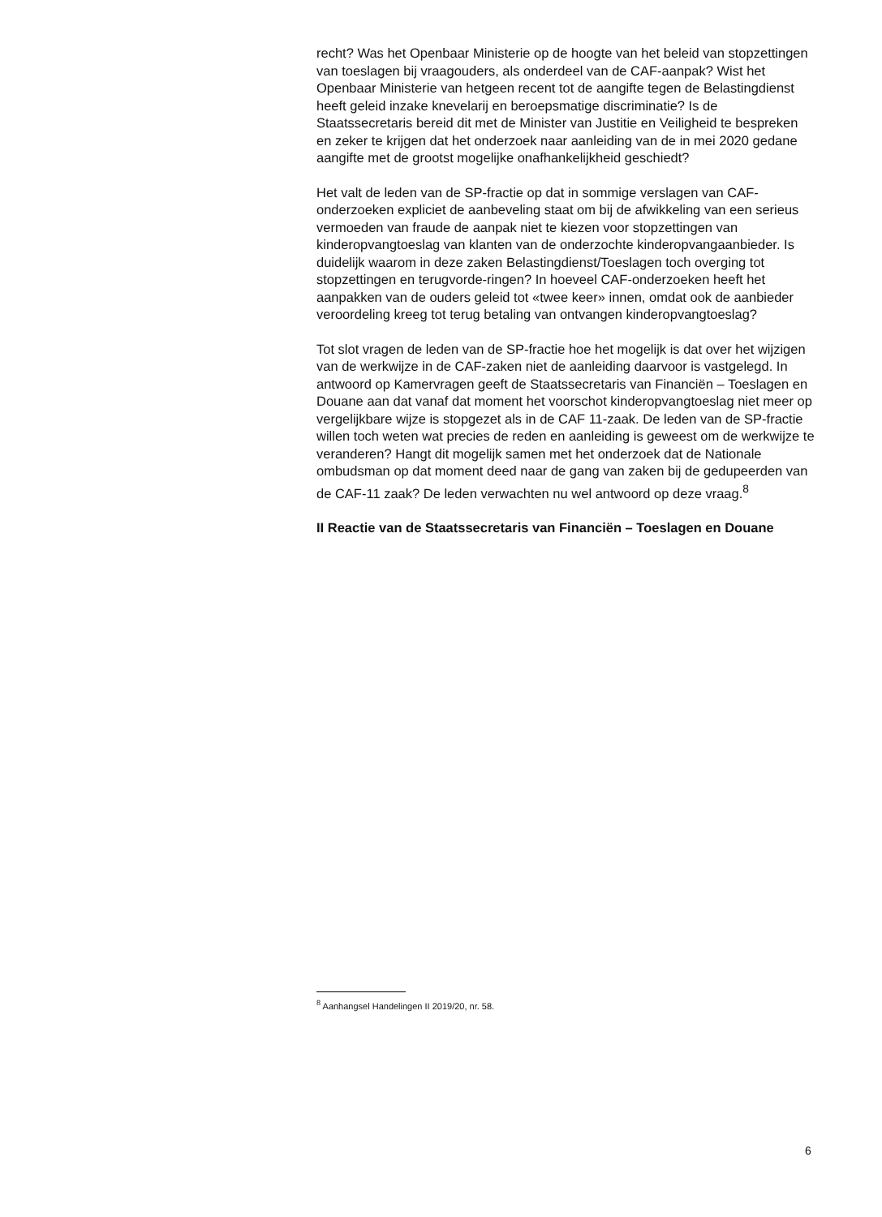recht? Was het Openbaar Ministerie op de hoogte van het beleid van stopzettingen van toeslagen bij vraagouders, als onderdeel van de CAF-aanpak? Wist het Openbaar Ministerie van hetgeen recent tot de aangifte tegen de Belastingdienst heeft geleid inzake knevelarij en beroepsmatige discriminatie? Is de Staatssecretaris bereid dit met de Minister van Justitie en Veiligheid te bespreken en zeker te krijgen dat het onderzoek naar aanleiding van de in mei 2020 gedane aangifte met de grootst mogelijke onafhankelijkheid geschiedt?
Het valt de leden van de SP-fractie op dat in sommige verslagen van CAF-onderzoeken expliciet de aanbeveling staat om bij de afwikkeling van een serieus vermoeden van fraude de aanpak niet te kiezen voor stopzettingen van kinderopvangtoeslag van klanten van de onderzochte kinderopvangaanbieder. Is duidelijk waarom in deze zaken Belastingdienst/Toeslagen toch overging tot stopzettingen en terugvorde-ringen? In hoeveel CAF-onderzoeken heeft het aanpakken van de ouders geleid tot «twee keer» innen, omdat ook de aanbieder veroordeling kreeg tot terug betaling van ontvangen kinderopvangtoeslag?
Tot slot vragen de leden van de SP-fractie hoe het mogelijk is dat over het wijzigen van de werkwijze in de CAF-zaken niet de aanleiding daarvoor is vastgelegd. In antwoord op Kamervragen geeft de Staatssecretaris van Financiën – Toeslagen en Douane aan dat vanaf dat moment het voorschot kinderopvangtoeslag niet meer op vergelijkbare wijze is stopgezet als in de CAF 11-zaak. De leden van de SP-fractie willen toch weten wat precies de reden en aanleiding is geweest om de werkwijze te veranderen? Hangt dit mogelijk samen met het onderzoek dat de Nationale ombudsman op dat moment deed naar de gang van zaken bij de gedupeerden van de CAF-11 zaak? De leden verwachten nu wel antwoord op deze vraag.<sup>8</sup>
II Reactie van de Staatssecretaris van Financiën – Toeslagen en Douane
<sup>8</sup> Aanhangsel Handelingen II 2019/20, nr. 58.
6